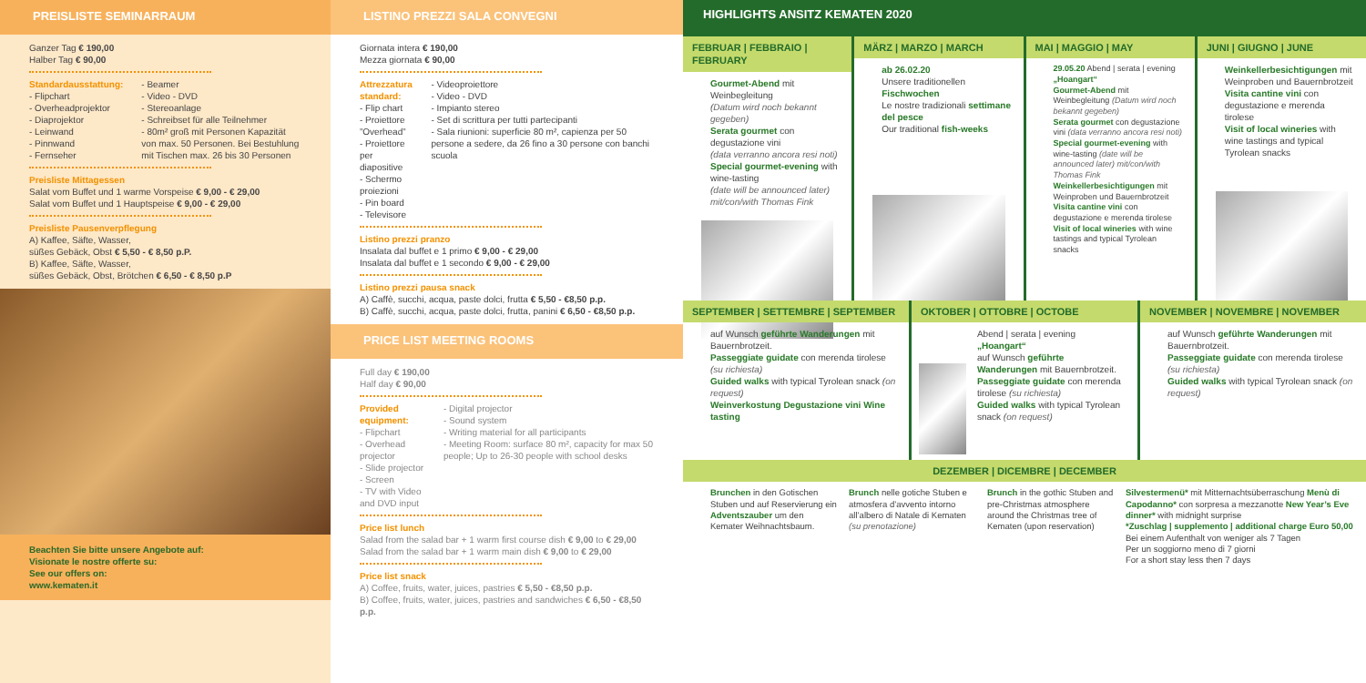PREISLISTE SEMINARRAUM
Ganzer Tag € 190,00
Halber Tag € 90,00
Standardausstattung:
- Flipchart
- Overheadprojektor
- Diaprojektor
- Leinwand
- Pinnwand
- Fernseher
- Beamer
- Video - DVD
- Stereoanlage
- Schreibset für alle Teilnehmer
- 80m² groß mit Personen Kapazität von max. 50 Personen. Bei Bestuhlung mit Tischen max. 26 bis 30 Personen
Preisliste Mittagessen
Salat vom Buffet und 1 warme Vorspeise € 9,00 - € 29,00
Salat vom Buffet und 1 Hauptspeise € 9,00 - € 29,00
Preisliste Pausenverpflegung
A) Kaffee, Säfte, Wasser,
süßes Gebäck, Obst € 5,50 - € 8,50 p.P.
B) Kaffee, Säfte, Wasser,
süßes Gebäck, Obst, Brötchen € 6,50 - € 8,50 p.P
Beachten Sie bitte unsere Angebote auf:
Visionate le nostre offerte su:
See our offers on:
www.kematen.it
LISTINO PREZZI SALA CONVEGNI
Giornata intera € 190,00
Mezza giornata € 90,00
Attrezzatura standard:
- Flip chart
- Proiettore ”Overhead”
- Proiettore per diapositive
- Schermo proiezioni
- Pin board
- Televisore
- Videoproiettore
- Video - DVD
- Impianto stereo
- Set di scrittura per tutti partecipanti
- Sala riunioni: superficie 80 m², capienza per 50 persone a sedere, da 26 fino a 30 persone con banchi scuola
Listino prezzi pranzo
Insalata dal buffet e 1 primo € 9,00 - € 29,00
Insalata dal buffet e 1 secondo € 9,00 - € 29,00
Listino prezzi pausa snack
A) Caffè, succhi, acqua, paste dolci, frutta € 5,50 - €8,50 p.p.
B) Caffè, succhi, acqua, paste dolci, frutta, panini € 6,50 - €8,50 p.p.
PRICE LIST MEETING ROOMS
Full day € 190,00
Half day € 90,00
Provided equipment:
- Flipchart
- Overhead projector
- Slide projector
- Screen
- TV with Video and DVD input
- Digital projector
- Sound system
- Writing material for all participants
- Meeting Room: surface 80 m², capacity for max 50 people; Up to 26-30 people with school desks
Price list lunch
Salad from the salad bar + 1 warm first course dish € 9,00 to € 29,00
Salad from the salad bar + 1 warm main dish € 9,00 to € 29,00
Price list snack
A) Coffee, fruits, water, juices, pastries € 5,50 - €8,50 p.p.
B) Coffee, fruits, water, juices, pastries and sandwiches € 6,50 - €8,50 p.p.
HIGHLIGHTS ANSITZ KEMATEN 2020
FEBRUAR | FEBBRAIO | FEBRUARY
Gourmet-Abend mit Weinbegleitung
(Datum wird noch bekannt gegeben)
Serata gourmet con degustazione vini
(data verranno ancora resi noti)
Special gourmet-evening with wine-tasting
(date will be announced later)
mit/con/with Thomas Fink
MÄRZ | MARZO | MARCH
ab 26.02.20
Unsere traditionellen Fischwochen
Le nostre tradizionali settimane del pesce
Our traditional fish-weeks
MAI | MAGGIO | MAY
29.05.20 Abend | serata | evening „Hoangart“
Gourmet-Abend mit Weinbegleitung (Datum wird noch bekannt gegeben)
Serata gourmet con degustazione vini (data verranno ancora resi noti)
Special gourmet-evening with wine-tasting (date will be announced later) mit/con/with Thomas Fink
Weinkellerbesichtigungen mit Weinproben und Bauernbrotzeit
Visita cantine vini con degustazione e merenda tirolese
Visit of local wineries with wine tastings and typical Tyrolean snacks
JUNI | GIUGNO | JUNE
Weinkellerbesichtigungen mit Weinproben und Bauernbrotzeit
Visita cantine vini con degustazione e merenda tirolese
Visit of local wineries with wine tastings and typical Tyrolean snacks
SEPTEMBER | SETTEMBRE | SEPTEMBER
auf Wunsch geführte Wanderungen mit Bauernbrotzeit.
Passeggiate guidate con merenda tirolese (su richiesta)
Guided walks with typical Tyrolean snack (on request)
Weinverkostung Degustazione vini Wine tasting
OKTOBER | OTTOBRE | OCTOBE
Abend | serata | evening „Hoangart“
auf Wunsch geführte Wanderungen mit Bauernbrotzeit.
Passeggiate guidate con merenda tirolese (su richiesta)
Guided walks with typical Tyrolean snack (on request)
NOVEMBER | NOVEMBRE | NOVEMBER
auf Wunsch geführte Wanderungen mit Bauernbrotzeit.
Passeggiate guidate con merenda tirolese (su richiesta)
Guided walks with typical Tyrolean snack (on request)
DEZEMBER | DICEMBRE | DECEMBER
Brunchen in den Gotischen Stuben und auf Reservierung ein Adventszauber um den Kemater Weihnachtsbaum.
Brunch nelle gotiche Stuben e atmosfera d’avvento intorno all’albero di Natale di Kematen (su prenotazione)
Brunch in the gothic Stuben and pre-Christmas atmosphere around the Christmas tree of Kematen (upon reservation)
Silvestermenü* mit Mitternachtsüberraschung Menù di Capodanno* con sorpresa a mezzanotte New Year’s Eve dinner* with midnight surprise
*Zuschlag | supplemento | additional charge Euro 50,00
Bei einem Aufenthalt von weniger als 7 Tagen
Per un soggiorno meno di 7 giorni
For a short stay less then 7 days